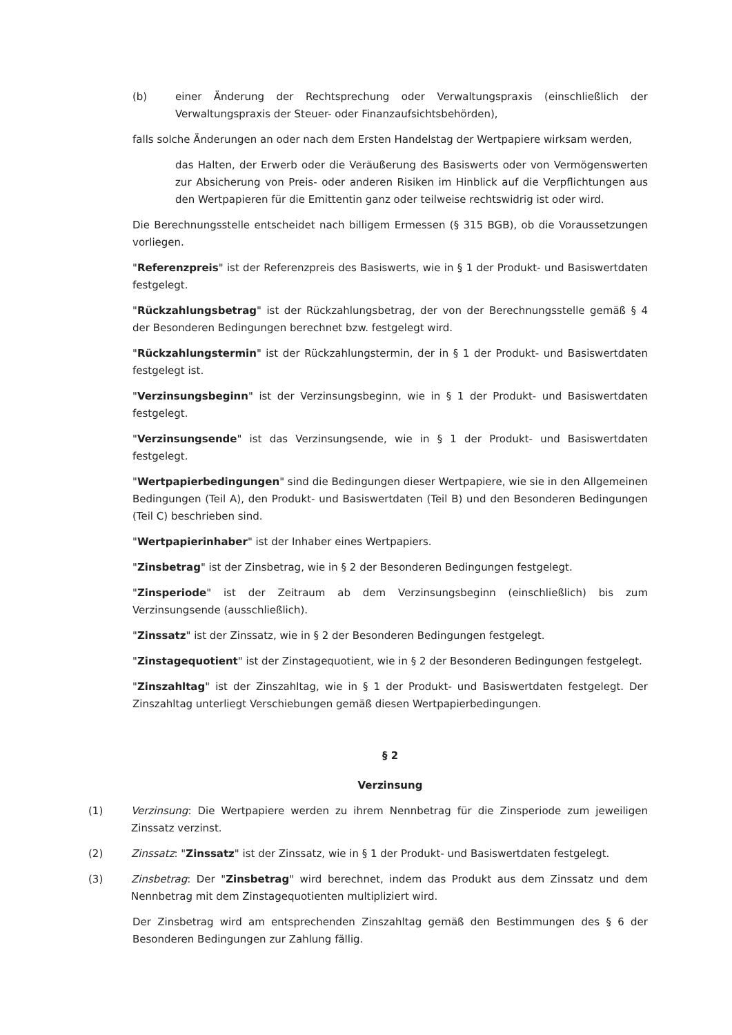(b) einer Änderung der Rechtsprechung oder Verwaltungspraxis (einschließlich der Verwaltungspraxis der Steuer- oder Finanzaufsichtsbehörden),
falls solche Änderungen an oder nach dem Ersten Handelstag der Wertpapiere wirksam werden,
das Halten, der Erwerb oder die Veräußerung des Basiswerts oder von Vermögenswerten zur Absicherung von Preis- oder anderen Risiken im Hinblick auf die Verpflichtungen aus den Wertpapieren für die Emittentin ganz oder teilweise rechtswidrig ist oder wird.
Die Berechnungsstelle entscheidet nach billigem Ermessen (§ 315 BGB), ob die Voraussetzungen vorliegen.
"Referenzpreis" ist der Referenzpreis des Basiswerts, wie in § 1 der Produkt- und Basiswertdaten festgelegt.
"Rückzahlungsbetrag" ist der Rückzahlungsbetrag, der von der Berechnungsstelle gemäß § 4 der Besonderen Bedingungen berechnet bzw. festgelegt wird.
"Rückzahlungstermin" ist der Rückzahlungstermin, der in § 1 der Produkt- und Basiswertdaten festgelegt ist.
"Verzinsungsbeginn" ist der Verzinsungsbeginn, wie in § 1 der Produkt- und Basiswertdaten festgelegt.
"Verzinsungsende" ist das Verzinsungsende, wie in § 1 der Produkt- und Basiswertdaten festgelegt.
"Wertpapierbedingungen" sind die Bedingungen dieser Wertpapiere, wie sie in den Allgemeinen Bedingungen (Teil A), den Produkt- und Basiswertdaten (Teil B) und den Besonderen Bedingungen (Teil C) beschrieben sind.
"Wertpapierinhaber" ist der Inhaber eines Wertpapiers.
"Zinsbetrag" ist der Zinsbetrag, wie in § 2 der Besonderen Bedingungen festgelegt.
"Zinsperiode" ist der Zeitraum ab dem Verzinsungsbeginn (einschließlich) bis zum Verzinsungsende (ausschließlich).
"Zinssatz" ist der Zinssatz, wie in § 2 der Besonderen Bedingungen festgelegt.
"Zinstagequotient" ist der Zinstagequotient, wie in § 2 der Besonderen Bedingungen festgelegt.
"Zinszahltag" ist der Zinszahltag, wie in § 1 der Produkt- und Basiswertdaten festgelegt. Der Zinszahltag unterliegt Verschiebungen gemäß diesen Wertpapierbedingungen.
§ 2
Verzinsung
(1) Verzinsung: Die Wertpapiere werden zu ihrem Nennbetrag für die Zinsperiode zum jeweiligen Zinssatz verzinst.
(2) Zinssatz: "Zinssatz" ist der Zinssatz, wie in § 1 der Produkt- und Basiswertdaten festgelegt.
(3) Zinsbetrag: Der "Zinsbetrag" wird berechnet, indem das Produkt aus dem Zinssatz und dem Nennbetrag mit dem Zinstagequotienten multipliziert wird.
Der Zinsbetrag wird am entsprechenden Zinszahltag gemäß den Bestimmungen des § 6 der Besonderen Bedingungen zur Zahlung fällig.